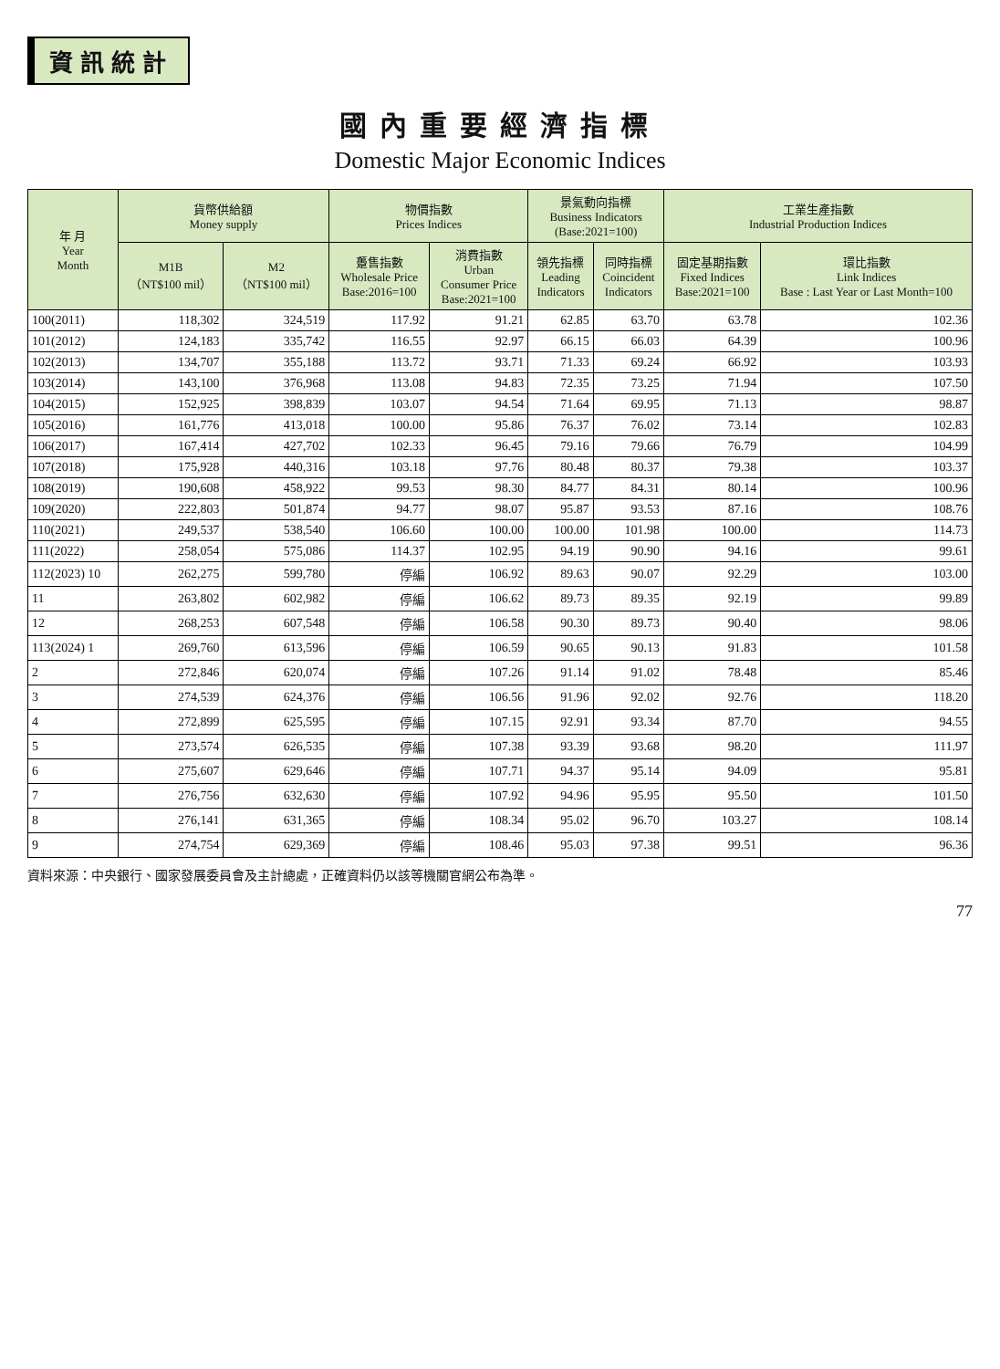資訊統計
國內重要經濟指標
Domestic Major Economic Indices
| 年 月 Year Month | 貨幣供給額 Money supply | | 物價指數 Prices Indices | | 景氣動向指標 Business Indicators (Base:2021=100) | | 工業生產指數 Industrial Production Indices | |
| --- | --- | --- | --- | --- | --- | --- | --- | --- |
| | M1B （NT$100 mil） | M2 （NT$100 mil） | 躉售指數 Wholesale Price Base:2016=100 | 消費指數 Urban Consumer Price Base:2021=100 | 領先指標 Leading Indicators | 同時指標 Coincident Indicators | 固定基期指數 Fixed Indices Base:2021=100 | 環比指數 Link Indices Base : Last Year or Last Month=100 |
| 100(2011) | 118,302 | 324,519 | 117.92 | 91.21 | 62.85 | 63.70 | 63.78 | 102.36 |
| 101(2012) | 124,183 | 335,742 | 116.55 | 92.97 | 66.15 | 66.03 | 64.39 | 100.96 |
| 102(2013) | 134,707 | 355,188 | 113.72 | 93.71 | 71.33 | 69.24 | 66.92 | 103.93 |
| 103(2014) | 143,100 | 376,968 | 113.08 | 94.83 | 72.35 | 73.25 | 71.94 | 107.50 |
| 104(2015) | 152,925 | 398,839 | 103.07 | 94.54 | 71.64 | 69.95 | 71.13 | 98.87 |
| 105(2016) | 161,776 | 413,018 | 100.00 | 95.86 | 76.37 | 76.02 | 73.14 | 102.83 |
| 106(2017) | 167,414 | 427,702 | 102.33 | 96.45 | 79.16 | 79.66 | 76.79 | 104.99 |
| 107(2018) | 175,928 | 440,316 | 103.18 | 97.76 | 80.48 | 80.37 | 79.38 | 103.37 |
| 108(2019) | 190,608 | 458,922 | 99.53 | 98.30 | 84.77 | 84.31 | 80.14 | 100.96 |
| 109(2020) | 222,803 | 501,874 | 94.77 | 98.07 | 95.87 | 93.53 | 87.16 | 108.76 |
| 110(2021) | 249,537 | 538,540 | 106.60 | 100.00 | 100.00 | 101.98 | 100.00 | 114.73 |
| 111(2022) | 258,054 | 575,086 | 114.37 | 102.95 | 94.19 | 90.90 | 94.16 | 99.61 |
| 112(2023) 10 | 262,275 | 599,780 | 停編 | 106.92 | 89.63 | 90.07 | 92.29 | 103.00 |
| 11 | 263,802 | 602,982 | 停編 | 106.62 | 89.73 | 89.35 | 92.19 | 99.89 |
| 12 | 268,253 | 607,548 | 停編 | 106.58 | 90.30 | 89.73 | 90.40 | 98.06 |
| 113(2024) 1 | 269,760 | 613,596 | 停編 | 106.59 | 90.65 | 90.13 | 91.83 | 101.58 |
| 2 | 272,846 | 620,074 | 停編 | 107.26 | 91.14 | 91.02 | 78.48 | 85.46 |
| 3 | 274,539 | 624,376 | 停編 | 106.56 | 91.96 | 92.02 | 92.76 | 118.20 |
| 4 | 272,899 | 625,595 | 停編 | 107.15 | 92.91 | 93.34 | 87.70 | 94.55 |
| 5 | 273,574 | 626,535 | 停編 | 107.38 | 93.39 | 93.68 | 98.20 | 111.97 |
| 6 | 275,607 | 629,646 | 停編 | 107.71 | 94.37 | 95.14 | 94.09 | 95.81 |
| 7 | 276,756 | 632,630 | 停編 | 107.92 | 94.96 | 95.95 | 95.50 | 101.50 |
| 8 | 276,141 | 631,365 | 停編 | 108.34 | 95.02 | 96.70 | 103.27 | 108.14 |
| 9 | 274,754 | 629,369 | 停編 | 108.46 | 95.03 | 97.38 | 99.51 | 96.36 |
資料來源：中央銀行、國家發展委員會及主計總處，正確資料仍以該等機關官網公布為準。
77